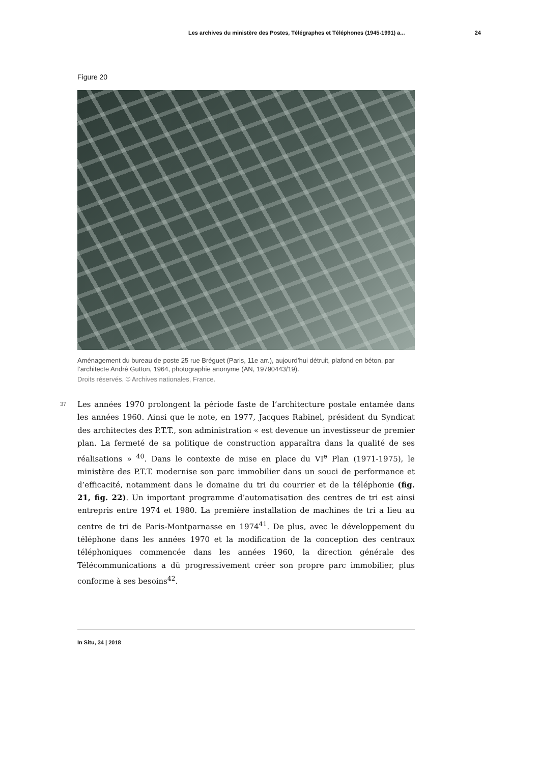Les archives du ministère des Postes, Télégraphes et Téléphones (1945-1991) a... 24
Figure 20
Aménagement du bureau de poste 25 rue Bréguet (Paris, 11e arr.), aujourd’hui détruit, plafond en béton, par l’architecte André Gutton, 1964, photographie anonyme (AN, 19790443/19).
Droits réservés. © Archives nationales, France.
37
Les années 1970 prolongent la période faste de l’architecture postale entamée dans les années 1960. Ainsi que le note, en 1977, Jacques Rabinel, président du Syndicat des architectes des P.T.T., son administration « est devenue un investisseur de premier plan. La fermeté de sa politique de construction apparaîtra dans la qualité de ses réalisations » <sup>40</sup>. Dans le contexte de mise en place du VI<sup>e</sup> Plan (1971-1975), le ministère des P.T.T. modernise son parc immobilier dans un souci de performance et d’efficacité, notamment dans le domaine du tri du courrier et de la téléphonie (fig. 21, fig. 22). Un important programme d’automatisation des centres de tri est ainsi entrepris entre 1974 et 1980. La première installation de machines de tri a lieu au centre de tri de Paris-Montparnasse en 1974<sup>41</sup>. De plus, avec le développement du téléphone dans les années 1970 et la modification de la conception des centraux téléphoniques commencée dans les années 1960, la direction générale des Télécommunications a dû progressivement créer son propre parc immobilier, plus conforme à ses besoins<sup>42</sup>.
In Situ, 34 | 2018